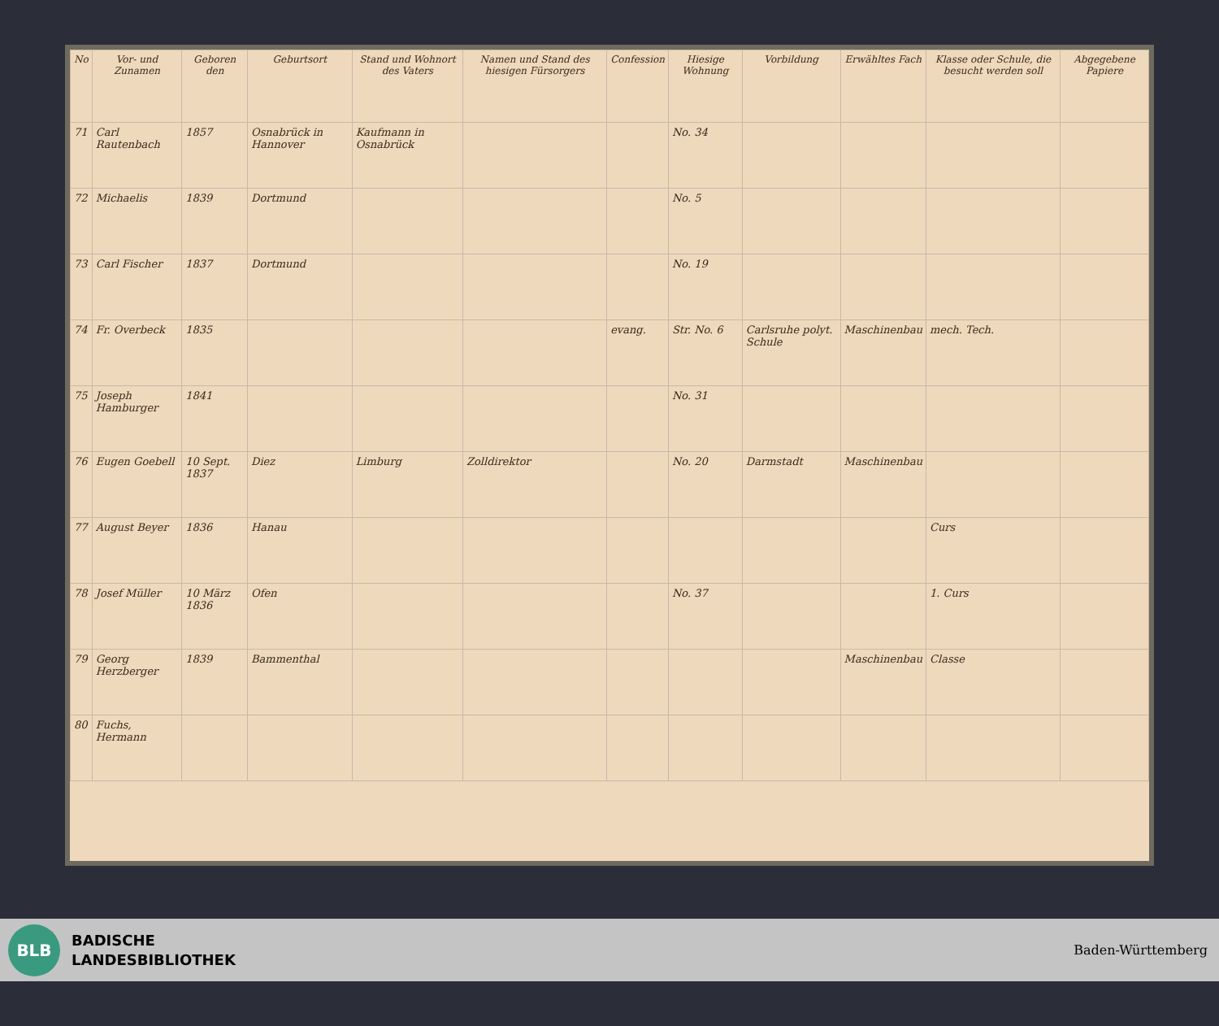| No | Vor- und Zunamen | Geboren den | Geburtsort | Stand und Wohnort des Vaters | Namen und Stand des hiesigen Fürsorgers | Confession | Hiesige Wohnung | Vorbildung | Erwähltes Fach | Klasse oder Schule, die besucht werden soll | Abgegebene Papiere |
| --- | --- | --- | --- | --- | --- | --- | --- | --- | --- | --- | --- |
| 71 | Carl Rautenbach | 1857 | Osnabrück in Hannover | Kaufmann in Osnabrück | | | No. 34 | | | | |
| 72 | Michaelis | 1839 | Dortmund | | | | No. 5 | | | | |
| 73 | Carl Fischer | 1837 | Dortmund | | | | No. 19 | | | | |
| 74 | Fr. Overbeck | 1835 | | | | evang. | Str. No. 6 | Carlsruhe polyt. Schule | Maschinenbau | mech. Tech. | |
| 75 | Joseph Hamburger | 1841 | | | | | No. 31 | | | | |
| 76 | Eugen Goebell | 10 Sept. 1837 | Diez | Limburg | Zolldirektor | | No. 20 | Darmstadt | Maschinenbau | | |
| 77 | August Beyer | 1836 | Hanau | | | | | | | Curs | |
| 78 | Josef Müller | 10 März 1836 | Ofen | | | | No. 37 | | | 1. Curs | |
| 79 | Georg Herzberger | 1839 | Bammenthal | | | | | | Maschinenbau | Classe | |
| 80 | Fuchs, Hermann | | | | | | | | | | |
BLB
BADISCHE
LANDESBIBLIOTHEK
Baden-Württemberg